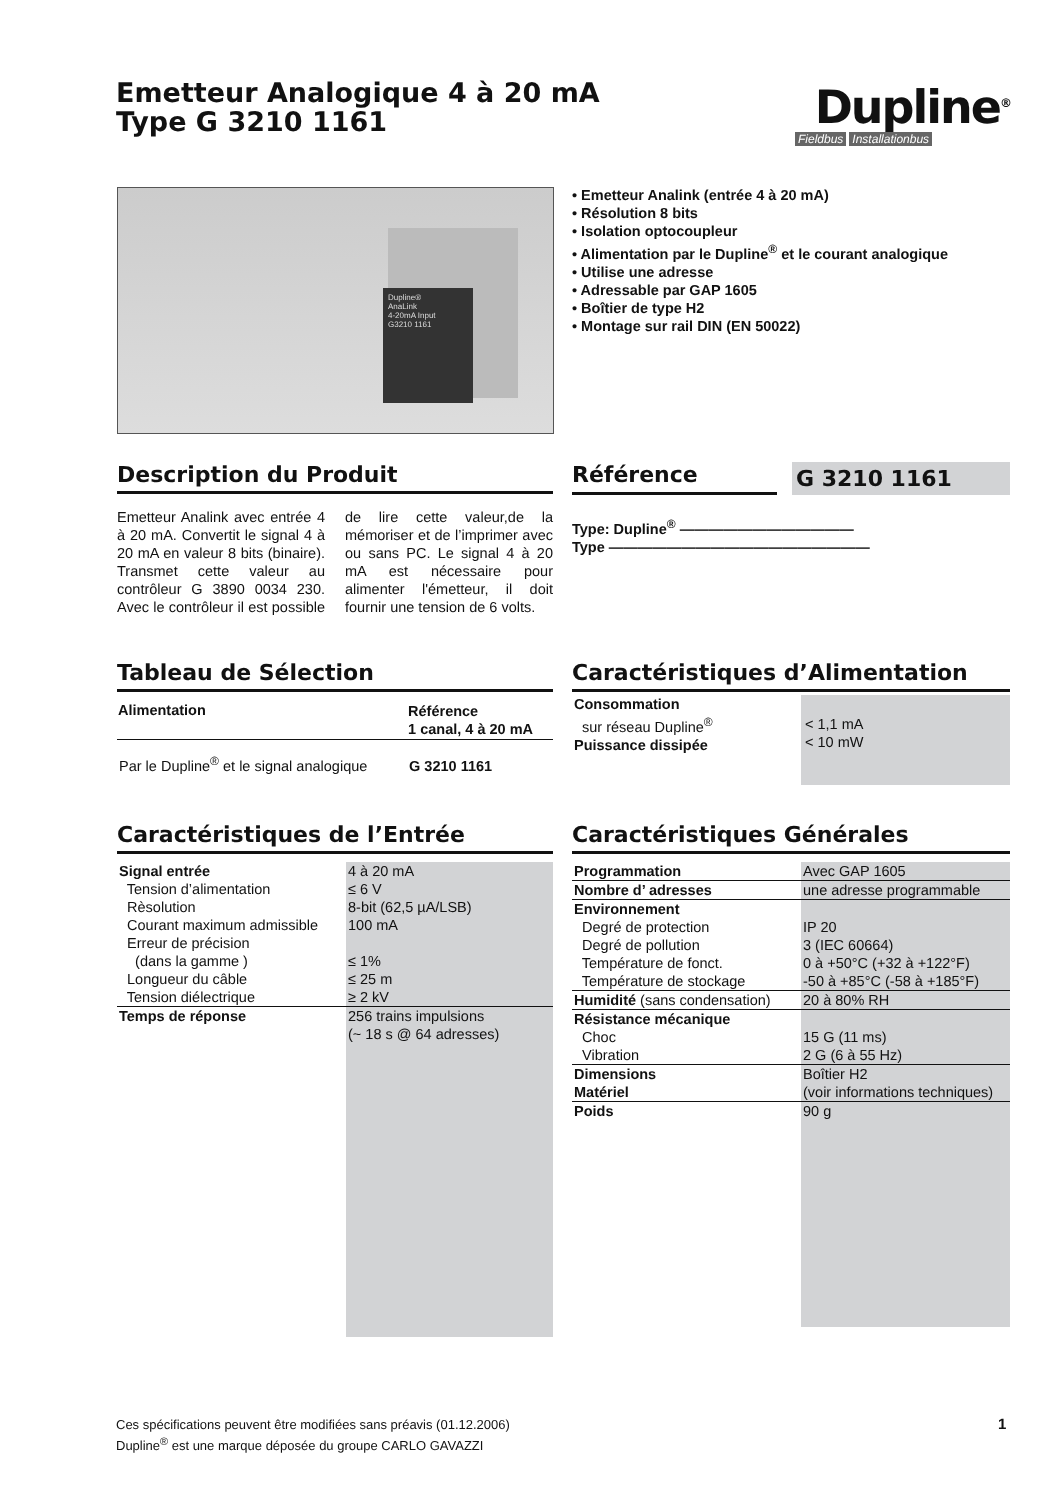Emetteur Analogique 4 à 20 mA
Type G 3210 1161
Dupline<sup>®</sup>
Fieldbus Installationbus
Dupline®
AnaLink
4-20mA Input
G3210 1161
• Emetteur Analink (entrée 4 à 20 mA)
• Résolution 8 bits
• Isolation optocoupleur
• Alimentation par le Dupline<sup>®</sup> et le courant analogique
• Utilise une adresse
• Adressable par GAP 1605
• Boîtier de type H2
• Montage sur rail DIN (EN 50022)
Description du Produit
Emetteur Analink avec entrée 4 à 20 mA. Convertit le signal 4 à 20 mA en valeur 8 bits (binaire). Transmet cette valeur au contrôleur G 3890 0034 230. Avec le contrôleur il est possible de lire cette valeur,de la mémoriser et de l’imprimer avec ou sans PC. Le signal 4 à 20 mA est nécessaire pour alimenter l'émetteur, il doit fournir une tension de 6 volts.
Référence
G 3210 1161
Type: Dupline<sup>®</sup> ————————————
Type ——————————————————
Tableau de Sélection
| Alimentation | Référence 1 canal, 4 à 20 mA |
| --- | --- |
| Par le Dupline<sup>®</sup> et le signal analogique | G 3210 1161 |
Caractéristiques d’Alimentation
| Consommation sur réseau Dupline<sup>®</sup> Puissance dissipée | < 1,1 mA < 10 mW |
Caractéristiques de l’Entrée
| Signal entrée Tension d’alimentation Rèsolution Courant maximum admissible Erreur de précision (dans la gamme ) Longueur du câble Tension diélectrique | 4 à 20 mA ≤ 6 V 8-bit (62,5 µA/LSB) 100 mA ≤ 1% ≤ 25 m ≥ 2 kV |
| Temps de réponse | 256 trains impulsions (~ 18 s @ 64 adresses) |
Caractéristiques Générales
| Programmation | Avec GAP 1605 |
| Nombre d’ adresses | une adresse programmable |
| Environnement Degré de protection Degré de pollution Température de fonct. Température de stockage | IP 20 3 (IEC 60664) 0 à +50°C (+32 à +122°F) -50 à +85°C (-58 à +185°F) |
| Humidité (sans condensation) | 20 à 80% RH |
| Résistance mécanique Choc Vibration | 15 G (11 ms) 2 G (6 à 55 Hz) |
| Dimensions Matériel | Boîtier H2 (voir informations techniques) |
| Poids | 90 g |
Ces spécifications peuvent être modifiées sans préavis (01.12.2006)
Dupline<sup>®</sup> est une marque déposée du groupe CARLO GAVAZZI
1